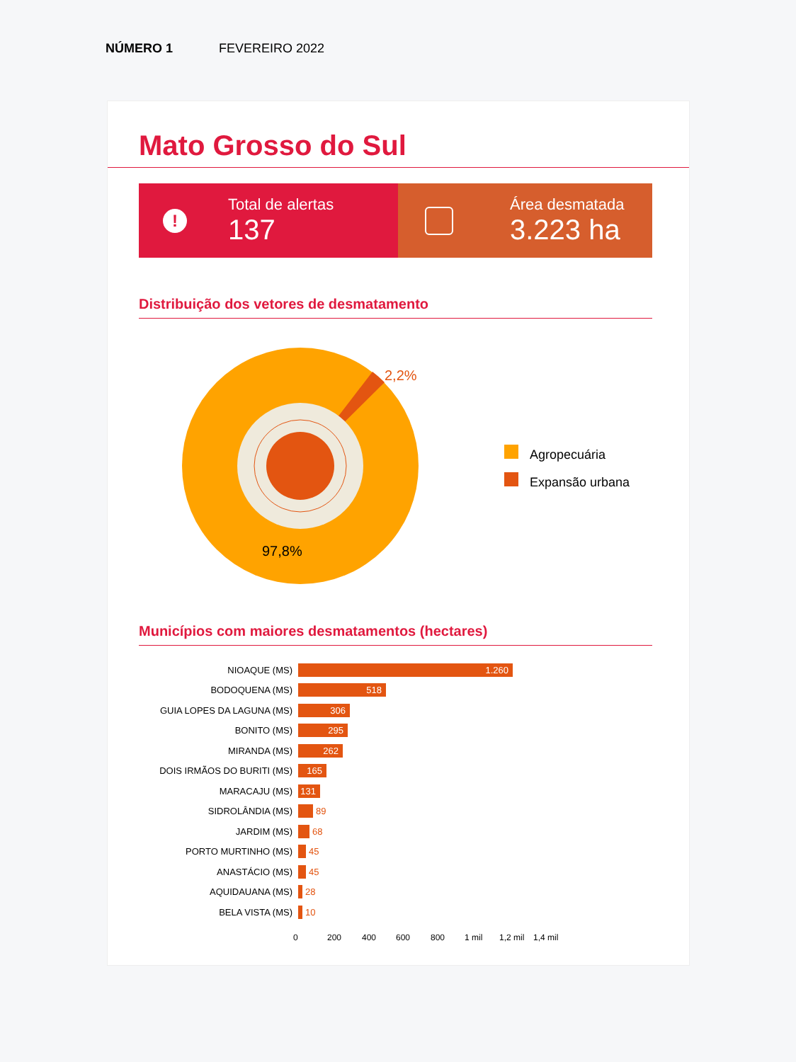NÚMERO 1 FEVEREIRO 2022
Mato Grosso do Sul
!
Total de alertas
137
Área desmatada
3.223 ha
Distribuição dos vetores de desmatamento
2,2%
97,8%
Agropecuária
Expansão urbana
Municípios com maiores desmatamentos (hectares)
NIOAQUE (MS)
1.260
BODOQUENA (MS)
518
GUIA LOPES DA LAGUNA (MS)
306
BONITO (MS)
295
MIRANDA (MS)
262
DOIS IRMÃOS DO BURITI (MS)
165
MARACAJU (MS)
131
SIDROLÂNDIA (MS) 89
JARDIM (MS) 68
PORTO MURTINHO (MS) 45
ANASTÁCIO (MS) 45
AQUIDAUANA (MS) 28
BELA VISTA (MS) 10
0 200 400 600 800 1 mil 1,2 mil 1,4 mil